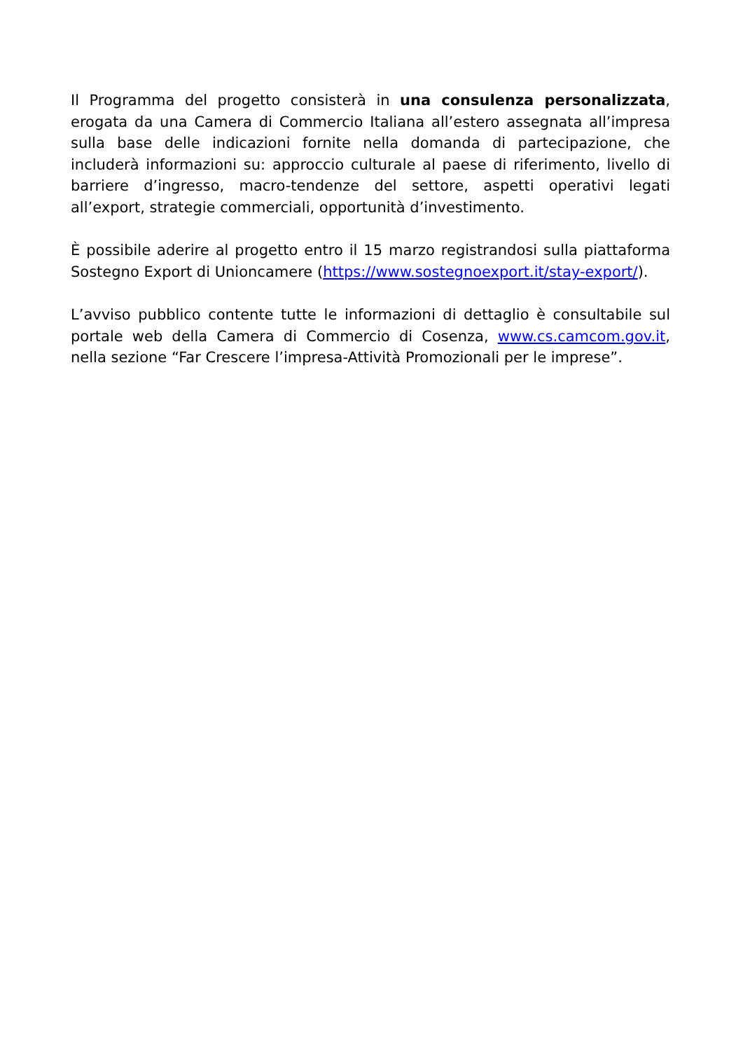Il Programma del progetto consisterà in una consulenza personalizzata, erogata da una Camera di Commercio Italiana all’estero assegnata all’impresa sulla base delle indicazioni fornite nella domanda di partecipazione, che includerà informazioni su: approccio culturale al paese di riferimento, livello di barriere d’ingresso, macro-tendenze del settore, aspetti operativi legati all’export, strategie commerciali, opportunità d’investimento.
È possibile aderire al progetto entro il 15 marzo registrandosi sulla piattaforma Sostegno Export di Unioncamere (https://www.sostegnoexport.it/stay-export/).
L’avviso pubblico contente tutte le informazioni di dettaglio è consultabile sul portale web della Camera di Commercio di Cosenza, www.cs.camcom.gov.it, nella sezione “Far Crescere l’impresa-Attività Promozionali per le imprese”.